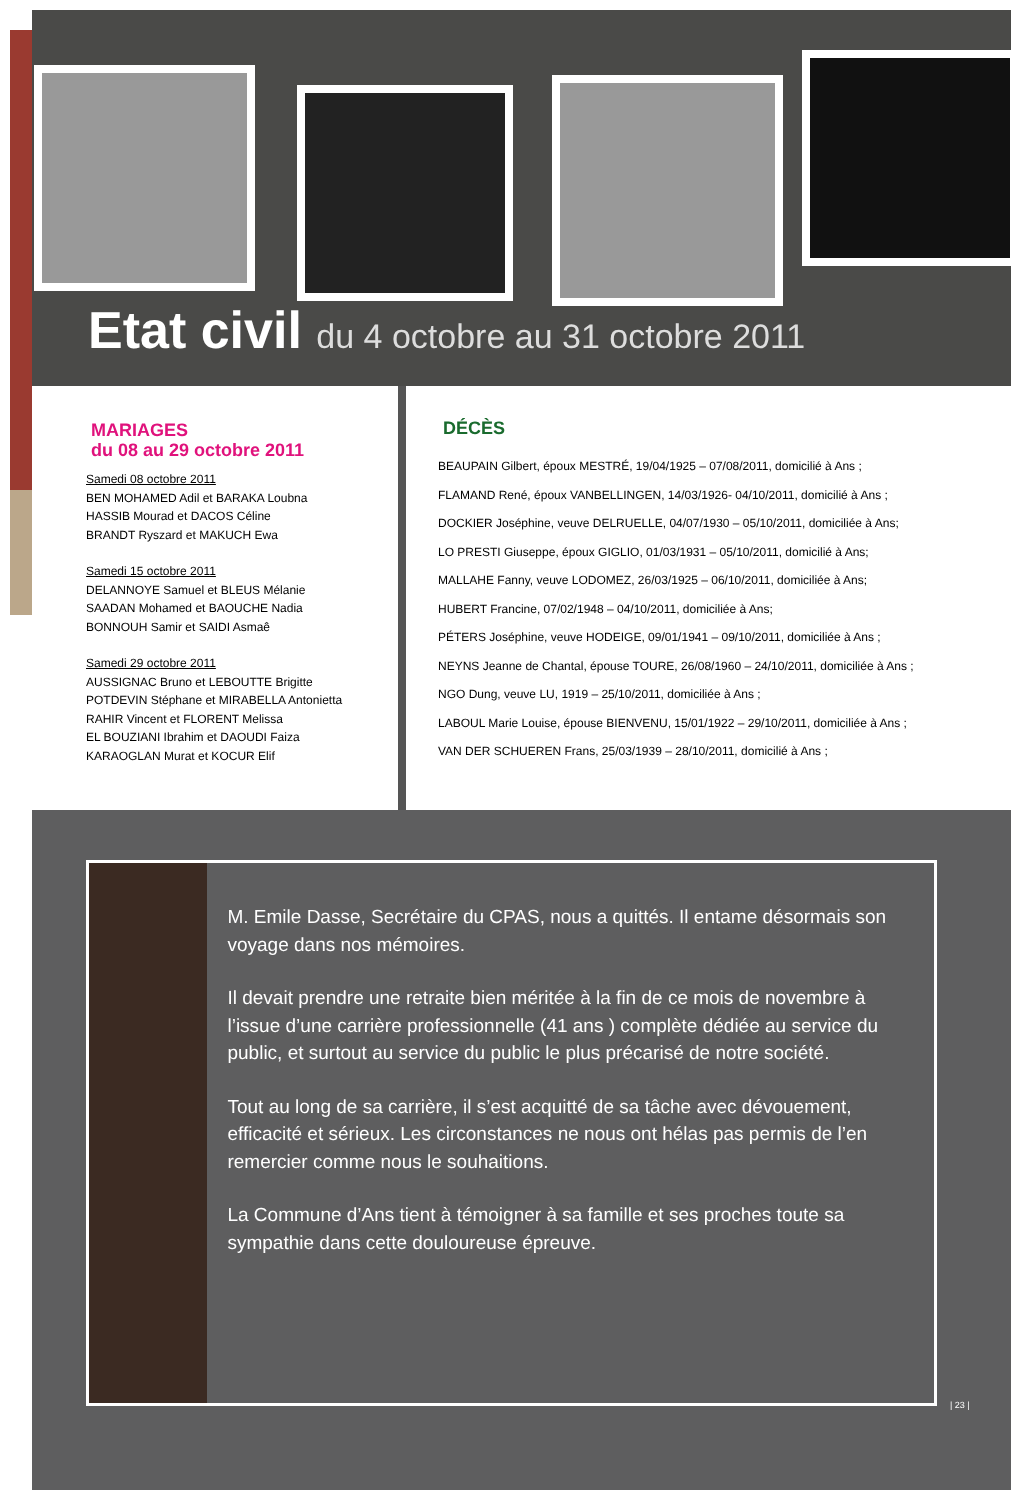Etat civil du 4 octobre au 31 octobre 2011
MARIAGES
du 08 au 29 octobre 2011
Samedi 08 octobre 2011
BEN MOHAMED Adil et BARAKA Loubna
HASSIB Mourad et DACOS Céline
BRANDT Ryszard et MAKUCH Ewa
Samedi 15 octobre 2011
DELANNOYE Samuel et BLEUS Mélanie
SAADAN Mohamed et BAOUCHE Nadia
BONNOUH Samir et SAIDI Asmaê
Samedi 29 octobre 2011
AUSSIGNAC Bruno et LEBOUTTE Brigitte
POTDEVIN Stéphane et MIRABELLA Antonietta
RAHIR Vincent et FLORENT Melissa
EL BOUZIANI Ibrahim et DAOUDI Faiza
KARAOGLAN Murat et KOCUR Elif
DÉCÈS
BEAUPAIN Gilbert, époux MESTRÉ, 19/04/1925 – 07/08/2011, domicilié à Ans ;
FLAMAND René, époux VANBELLINGEN, 14/03/1926- 04/10/2011, domicilié à Ans ;
DOCKIER Joséphine, veuve DELRUELLE, 04/07/1930 – 05/10/2011, domiciliée à Ans;
LO PRESTI Giuseppe, époux GIGLIO, 01/03/1931 – 05/10/2011, domicilié à Ans;
MALLAHE Fanny, veuve LODOMEZ, 26/03/1925 – 06/10/2011, domiciliée à Ans;
HUBERT Francine, 07/02/1948 – 04/10/2011, domiciliée à Ans;
PÉTERS Joséphine, veuve HODEIGE, 09/01/1941 – 09/10/2011, domiciliée à Ans ;
NEYNS Jeanne de Chantal, épouse TOURE, 26/08/1960 – 24/10/2011, domiciliée à Ans ;
NGO Dung, veuve LU, 1919 – 25/10/2011, domiciliée à Ans ;
LABOUL Marie Louise, épouse BIENVENU, 15/01/1922 – 29/10/2011, domiciliée à Ans ;
VAN DER SCHUEREN Frans, 25/03/1939 – 28/10/2011, domicilié à Ans ;
M. Emile Dasse, Secrétaire du CPAS, nous a quittés. Il entame désormais son voyage dans nos mémoires.
Il devait prendre une retraite bien méritée à la fin de ce mois de novembre à l’issue d’une carrière professionnelle (41 ans ) complète dédiée au service du public, et surtout au service du public le plus précarisé de notre société.
Tout au long de sa carrière, il s’est acquitté de sa tâche avec dévouement, efficacité et sérieux. Les circonstances ne nous ont hélas pas permis de l’en remercier comme nous le souhaitions.
La Commune d’Ans tient à témoigner à sa famille et ses proches toute sa sympathie dans cette douloureuse épreuve.
| 23 |